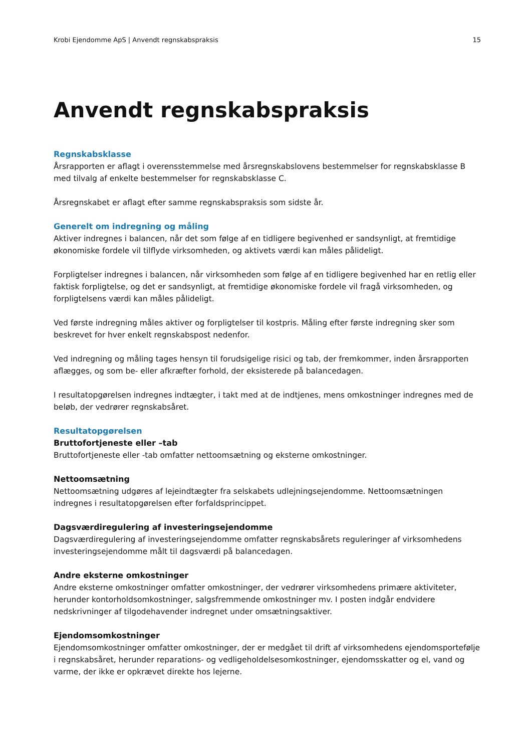Krobi Ejendomme ApS | Anvendt regnskabspraksis 15
Anvendt regnskabspraksis
Regnskabsklasse
Årsrapporten er aflagt i overensstemmelse med årsregnskabslovens bestemmelser for regnskabsklasse B med tilvalg af enkelte bestemmelser for regnskabsklasse C.
Årsregnskabet er aflagt efter samme regnskabspraksis som sidste år.
Generelt om indregning og måling
Aktiver indregnes i balancen, når det som følge af en tidligere begivenhed er sandsynligt, at fremtidige økonomiske fordele vil tilflyde virksomheden, og aktivets værdi kan måles pålideligt.
Forpligtelser indregnes i balancen, når virksomheden som følge af en tidligere begivenhed har en retlig eller faktisk forpligtelse, og det er sandsynligt, at fremtidige økonomiske fordele vil fragå virksomheden, og forpligtelsens værdi kan måles pålideligt.
Ved første indregning måles aktiver og forpligtelser til kostpris. Måling efter første indregning sker som beskrevet for hver enkelt regnskabspost nedenfor.
Ved indregning og måling tages hensyn til forudsigelige risici og tab, der fremkommer, inden årsrapporten aflægges, og som be- eller afkræfter forhold, der eksisterede på balancedagen.
I resultatopgørelsen indregnes indtægter, i takt med at de indtjenes, mens omkostninger indregnes med de beløb, der vedrører regnskabsåret.
Resultatopgørelsen
Bruttofortjeneste eller –tab
Bruttofortjeneste eller -tab omfatter nettoomsætning og eksterne omkostninger.
Nettoomsætning
Nettoomsætning udgøres af lejeindtægter fra selskabets udlejningsejendomme. Nettoomsætningen indregnes i resultatopgørelsen efter forfaldsprincippet.
Dagsværdiregulering af investeringsejendomme
Dagsværdiregulering af investeringsejendomme omfatter regnskabsårets reguleringer af virksomhedens investeringsejendomme målt til dagsværdi på balancedagen.
Andre eksterne omkostninger
Andre eksterne omkostninger omfatter omkostninger, der vedrører virksomhedens primære aktiviteter, herunder kontorholdsomkostninger, salgsfremmende omkostninger mv. I posten indgår endvidere nedskrivninger af tilgodehavender indregnet under omsætningsaktiver.
Ejendomsomkostninger
Ejendomsomkostninger omfatter omkostninger, der er medgået til drift af virksomhedens ejendomsportefølje i regnskabsåret, herunder reparations- og vedligeholdelsesomkostninger, ejendomsskatter og el, vand og varme, der ikke er opkrævet direkte hos lejerne.